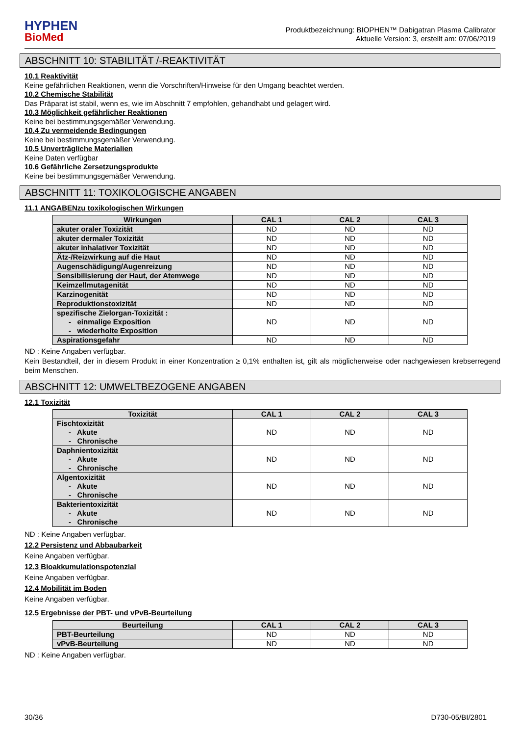HYPHEN
BioMed
Produktbezeichnung: BIOPHEN™ Dabigatran Plasma Calibrator
Aktuelle Version: 3, erstellt am: 07/06/2019
ABSCHNITT 10: STABILITÄT /-REAKTIVITÄT
10.1 Reaktivität
Keine gefährlichen Reaktionen, wenn die Vorschriften/Hinweise für den Umgang beachtet werden.
10.2 Chemische Stabilität
Das Präparat ist stabil, wenn es, wie im Abschnitt 7 empfohlen, gehandhabt und gelagert wird.
10.3 Möglichkeit gefährlicher Reaktionen
Keine bei bestimmungsgemäßer Verwendung.
10.4 Zu vermeidende Bedingungen
Keine bei bestimmungsgemäßer Verwendung.
10.5 Unverträgliche Materialien
Keine Daten verfügbar
10.6 Gefährliche Zersetzungsprodukte
Keine bei bestimmungsgemäßer Verwendung.
ABSCHNITT 11: TOXIKOLOGISCHE ANGABEN
11.1 ANGABENzu toxikologischen Wirkungen
| Wirkungen | CAL 1 | CAL 2 | CAL 3 |
| --- | --- | --- | --- |
| akuter oraler Toxizität | ND | ND | ND |
| akuter dermaler Toxizität | ND | ND | ND |
| akuter inhalativer Toxizität | ND | ND | ND |
| Ätz-/Reizwirkung auf die Haut | ND | ND | ND |
| Augenschädigung/Augenreizung | ND | ND | ND |
| Sensibilisierung der Haut, der Atemwege | ND | ND | ND |
| Keimzellmutagenität | ND | ND | ND |
| Karzinogenität | ND | ND | ND |
| Reproduktionstoxizität | ND | ND | ND |
| spezifische Zielorgan-Toxizität : - einmalige Exposition - wiederholte Exposition | ND | ND | ND |
| Aspirationsgefahr | ND | ND | ND |
ND : Keine Angaben verfügbar.
Kein Bestandteil, der in diesem Produkt in einer Konzentration ≥ 0,1% enthalten ist, gilt als möglicherweise oder nachgewiesen krebserregend beim Menschen.
ABSCHNITT 12: UMWELTBEZOGENE ANGABEN
12.1 Toxizität
| Toxizität | CAL 1 | CAL 2 | CAL 3 |
| --- | --- | --- | --- |
| Fischtoxizität - Akute - Chronische | ND | ND | ND |
| Daphnientoxizität - Akute - Chronische | ND | ND | ND |
| Algentoxizität - Akute - Chronische | ND | ND | ND |
| Bakterientoxizität - Akute - Chronische | ND | ND | ND |
ND : Keine Angaben verfügbar.
12.2 Persistenz und Abbaubarkeit
Keine Angaben verfügbar.
12.3 Bioakkumulationspotenzial
Keine Angaben verfügbar.
12.4 Mobilität im Boden
Keine Angaben verfügbar.
12.5 Ergebnisse der PBT- und vPvB-Beurteilung
| Beurteilung | CAL 1 | CAL 2 | CAL 3 |
| --- | --- | --- | --- |
| PBT-Beurteilung | ND | ND | ND |
| vPvB-Beurteilung | ND | ND | ND |
ND : Keine Angaben verfügbar.
30/36 D730-05/BI/2801